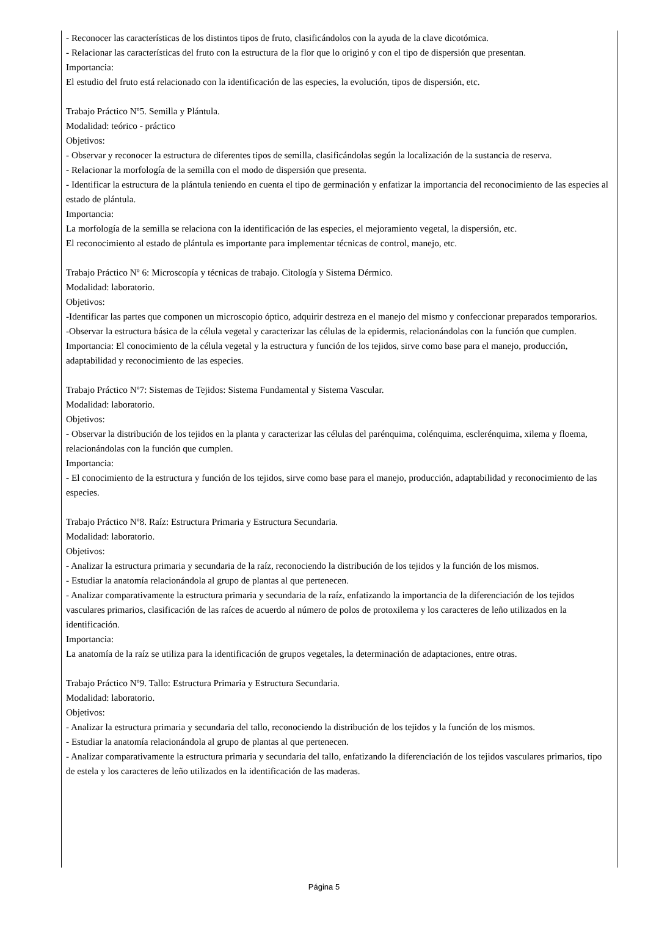- Reconocer las características de los distintos tipos de fruto, clasificándolos con la ayuda de la clave dicotómica.
- Relacionar las características del fruto con la estructura de la flor que lo originó y con el tipo de dispersión que presentan.
Importancia:
El estudio del fruto está relacionado con la identificación de las especies, la evolución, tipos de dispersión, etc.
Trabajo Práctico Nº5. Semilla y Plántula.
Modalidad: teórico - práctico
Objetivos:
- Observar y reconocer la estructura de diferentes tipos de semilla, clasificándolas según la localización de la sustancia de reserva.
- Relacionar la morfología de la semilla con el modo de dispersión que presenta.
- Identificar la estructura de la plántula teniendo en cuenta el tipo de germinación y enfatizar la importancia del reconocimiento de las especies al estado de plántula.
Importancia:
La morfología de la semilla se relaciona con la identificación de las especies, el mejoramiento vegetal, la dispersión, etc.
El reconocimiento al estado de plántula es importante para implementar técnicas de control, manejo, etc.
Trabajo Práctico Nº 6: Microscopía y técnicas de trabajo. Citología y Sistema Dérmico.
Modalidad: laboratorio.
Objetivos:
-Identificar las partes que componen un microscopio óptico, adquirir destreza en el manejo del mismo y confeccionar preparados temporarios.
-Observar la estructura básica de la célula vegetal y caracterizar las células de la epidermis, relacionándolas con la función que cumplen.
Importancia: El conocimiento de la célula vegetal y la estructura y función de los tejidos, sirve como base para el manejo, producción, adaptabilidad y reconocimiento de las especies.
Trabajo Práctico Nº7: Sistemas de Tejidos: Sistema Fundamental y Sistema Vascular.
Modalidad: laboratorio.
Objetivos:
- Observar la distribución de los tejidos en la planta y caracterizar las células del parénquima, colénquima, esclerénquima, xilema y floema, relacionándolas con la función que cumplen.
Importancia:
- El conocimiento de la estructura y función de los tejidos, sirve como base para el manejo, producción, adaptabilidad y reconocimiento de las especies.
Trabajo Práctico Nº8. Raíz: Estructura Primaria y Estructura Secundaria.
Modalidad: laboratorio.
Objetivos:
- Analizar la estructura primaria y secundaria de la raíz, reconociendo la distribución de los tejidos y la función de los mismos.
- Estudiar la anatomía relacionándola al grupo de plantas al que pertenecen.
- Analizar comparativamente la estructura primaria y secundaria de la raíz, enfatizando la importancia de la diferenciación de los tejidos vasculares primarios, clasificación de las raíces de acuerdo al número de polos de protoxilema y los caracteres de leño utilizados en la identificación.
Importancia:
La anatomía de la raíz se utiliza para la identificación de grupos vegetales, la determinación de adaptaciones, entre otras.
Trabajo Práctico Nº9. Tallo: Estructura Primaria y Estructura Secundaria.
Modalidad: laboratorio.
Objetivos:
- Analizar la estructura primaria y secundaria del tallo, reconociendo la distribución de los tejidos y la función de los mismos.
- Estudiar la anatomía relacionándola al grupo de plantas al que pertenecen.
- Analizar comparativamente la estructura primaria y secundaria del tallo, enfatizando la diferenciación de los tejidos vasculares primarios, tipo de estela y los caracteres de leño utilizados en la identificación de las maderas.
Página 5